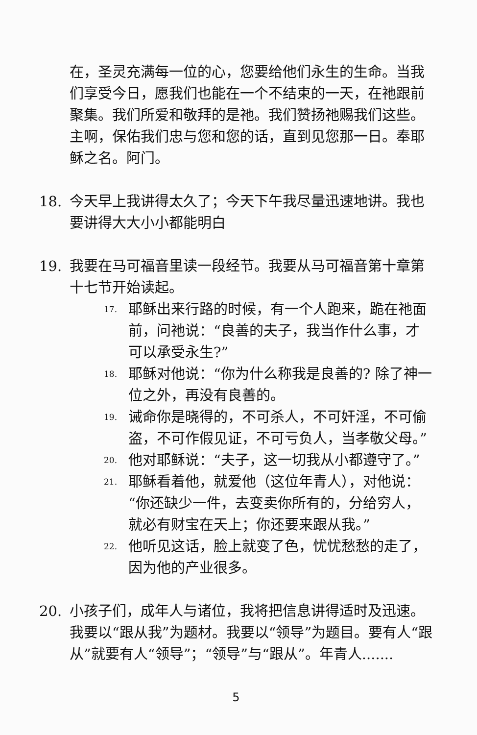在，圣灵充满每一位的心，您要给他们永生的生命。当我们享受今日，愿我们也能在一个不结束的一天，在祂跟前聚集。我们所爱和敬拜的是祂。我们赞扬祂赐我们这些。主啊，保佑我们忠与您和您的话，直到见您那一日。奉耶稣之名。阿门。
18. 今天早上我讲得太久了；今天下午我尽量迅速地讲。我也要讲得大大小小都能明白
19. 我要在马可福音里读一段经节。我要从马可福音第十章第十七节开始读起。
17.
耶稣出来行路的时候，有一个人跑来，跪在祂面前，问祂说：“良善的夫子，我当作什么事，才可以承受永生?”
18.
耶稣对他说：“你为什么称我是良善的? 除了神一位之外，再没有良善的。
19.
诫命你是晓得的，不可杀人，不可奸淫，不可偷盗，不可作假见证，不可亏负人，当孝敬父母。”
20.
他对耶稣说：“夫子，这一切我从小都遵守了。”
21.
耶稣看着他，就爱他（这位年青人），对他说：“你还缺少一件，去变卖你所有的，分给穷人，就必有财宝在天上；你还要来跟从我。”
22.
他听见这话，脸上就变了色，忧忧愁愁的走了，因为他的产业很多。
20. 小孩子们，成年人与诸位，我将把信息讲得适时及迅速。我要以“跟从我”为题材。我要以“领导”为题目。要有人“跟从”就要有人“领导”；“领导”与“跟从”。年青人.......
5